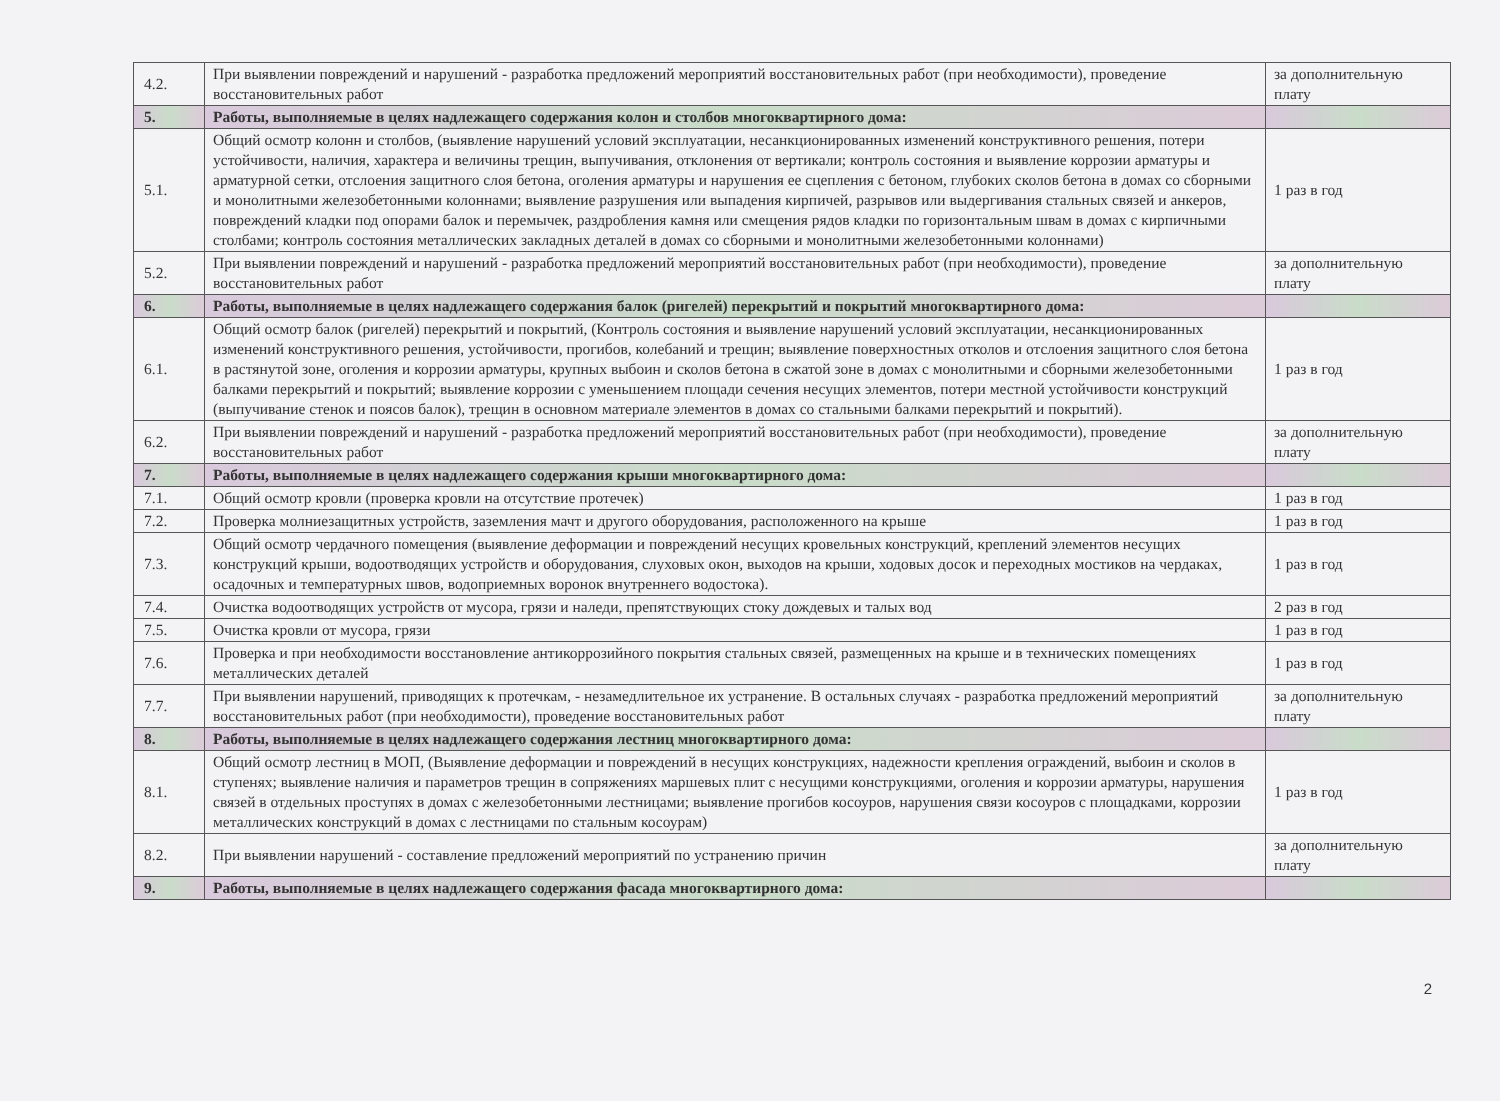| 4.2. | При выявлении повреждений и нарушений - разработка предложений мероприятий восстановительных работ (при необходимости), проведение восстановительных работ | за дополнительную плату |
| 5. | Работы, выполняемые в целях надлежащего содержания колон и столбов многоквартирного дома: | |
| 5.1. | Общий осмотр колонн и столбов, (выявление нарушений условий эксплуатации, несанкционированных изменений конструктивного решения, потери устойчивости, наличия, характера и величины трещин, выпучивания, отклонения от вертикали; контроль состояния и выявление коррозии арматуры и арматурной сетки, отслоения защитного слоя бетона, оголения арматуры и нарушения ее сцепления с бетоном, глубоких сколов бетона в домах со сборными и монолитными железобетонными колоннами; выявление разрушения или выпадения кирпичей, разрывов или выдергивания стальных связей и анкеров, повреждений кладки под опорами балок и перемычек, раздробления камня или смещения рядов кладки по горизонтальным швам в домах с кирпичными столбами; контроль состояния металлических закладных деталей в домах со сборными и монолитными железобетонными колоннами) | 1 раз в год |
| 5.2. | При выявлении повреждений и нарушений - разработка предложений мероприятий восстановительных работ (при необходимости), проведение восстановительных работ | за дополнительную плату |
| 6. | Работы, выполняемые в целях надлежащего содержания балок (ригелей) перекрытий и покрытий многоквартирного дома: | |
| 6.1. | Общий осмотр балок (ригелей) перекрытий и покрытий, (Контроль состояния и выявление нарушений условий эксплуатации, несанкционированных изменений конструктивного решения, устойчивости, прогибов, колебаний и трещин; выявление поверхностных отколов и отслоения защитного слоя бетона в растянутой зоне, оголения и коррозии арматуры, крупных выбоин и сколов бетона в сжатой зоне в домах с монолитными и сборными железобетонными балками перекрытий и покрытий; выявление коррозии с уменьшением площади сечения несущих элементов, потери местной устойчивости конструкций (выпучивание стенок и поясов балок), трещин в основном материале элементов в домах со стальными балками перекрытий и покрытий). | 1 раз в год |
| 6.2. | При выявлении повреждений и нарушений - разработка предложений мероприятий восстановительных работ (при необходимости), проведение восстановительных работ | за дополнительную плату |
| 7. | Работы, выполняемые в целях надлежащего содержания крыши многоквартирного дома: | |
| 7.1. | Общий осмотр кровли (проверка кровли на отсутствие протечек) | 1 раз в год |
| 7.2. | Проверка молниезащитных устройств, заземления мачт и другого оборудования, расположенного на крыше | 1 раз в год |
| 7.3. | Общий осмотр чердачного помещения (выявление деформации и повреждений несущих кровельных конструкций, креплений элементов несущих конструкций крыши, водоотводящих устройств и оборудования, слуховых окон, выходов на крыши, ходовых досок и переходных мостиков на чердаках, осадочных и температурных швов, водоприемных воронок внутреннего водостока). | 1 раз в год |
| 7.4. | Очистка водоотводящих устройств от мусора, грязи и наледи, препятствующих стоку дождевых и талых вод | 2 раз в год |
| 7.5. | Очистка кровли от мусора, грязи | 1 раз в год |
| 7.6. | Проверка и при необходимости восстановление антикоррозийного покрытия стальных связей, размещенных на крыше и в технических помещениях металлических деталей | 1 раз в год |
| 7.7. | При выявлении нарушений, приводящих к протечкам, - незамедлительное их устранение. В остальных случаях - разработка предложений мероприятий восстановительных работ (при необходимости), проведение восстановительных работ | за дополнительную плату |
| 8. | Работы, выполняемые в целях надлежащего содержания лестниц многоквартирного дома: | |
| 8.1. | Общий осмотр лестниц в МОП, (Выявление деформации и повреждений в несущих конструкциях, надежности крепления ограждений, выбоин и сколов в ступенях; выявление наличия и параметров трещин в сопряжениях маршевых плит с несущими конструкциями, оголения и коррозии арматуры, нарушения связей в отдельных проступях в домах с железобетонными лестницами; выявление прогибов косоуров, нарушения связи косоуров с площадками, коррозии металлических конструкций в домах с лестницами по стальным косоурам) | 1 раз в год |
| 8.2. | При выявлении нарушений - составление предложений мероприятий по устранению причин | за дополнительную плату |
| 9. | Работы, выполняемые в целях надлежащего содержания фасада многоквартирного дома: | |
2